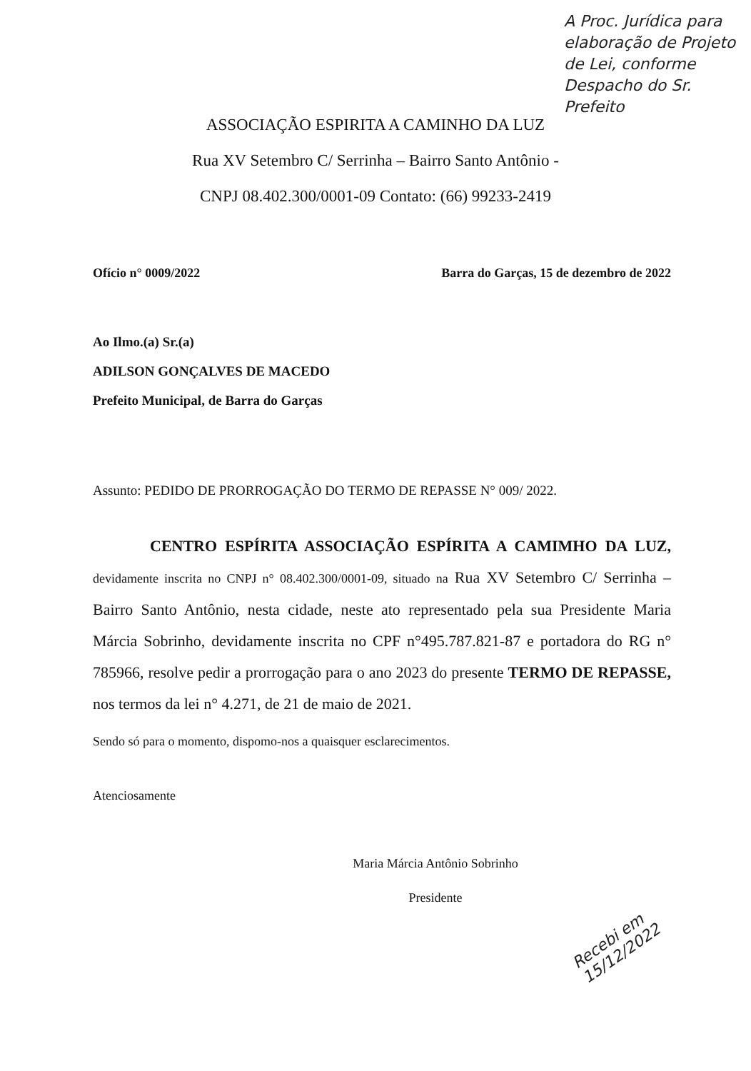A Proc. Jurídica para elaboração de Projeto de Lei, conforme Despacho do Sr. Prefeito
ASSOCIAÇÃO ESPIRITA A CAMINHO DA LUZ
Rua XV Setembro C/ Serrinha – Bairro Santo Antônio -
CNPJ 08.402.300/0001-09 Contato: (66) 99233-2419
Ofício n° 0009/2022 Barra do Garças, 15 de dezembro de 2022
Ao Ilmo.(a) Sr.(a)
ADILSON GONÇALVES DE MACEDO
Prefeito Municipal, de Barra do Garças
Assunto: PEDIDO DE PRORROGAÇÃO DO TERMO DE REPASSE N° 009/ 2022.
CENTRO ESPÍRITA ASSOCIAÇÃO ESPÍRITA A CAMIMHO DA LUZ, devidamente inscrita no CNPJ n° 08.402.300/0001-09, situado na Rua XV Setembro C/ Serrinha – Bairro Santo Antônio, nesta cidade, neste ato representado pela sua Presidente Maria Márcia Sobrinho, devidamente inscrita no CPF n°495.787.821-87 e portadora do RG n° 785966, resolve pedir a prorrogação para o ano 2023 do presente TERMO DE REPASSE, nos termos da lei n° 4.271, de 21 de maio de 2021.
Sendo só para o momento, dispomo-nos a quaisquer esclarecimentos.
Atenciosamente
Maria Márcia Antônio Sobrinho
Presidente
Recebi em
15/12/2022